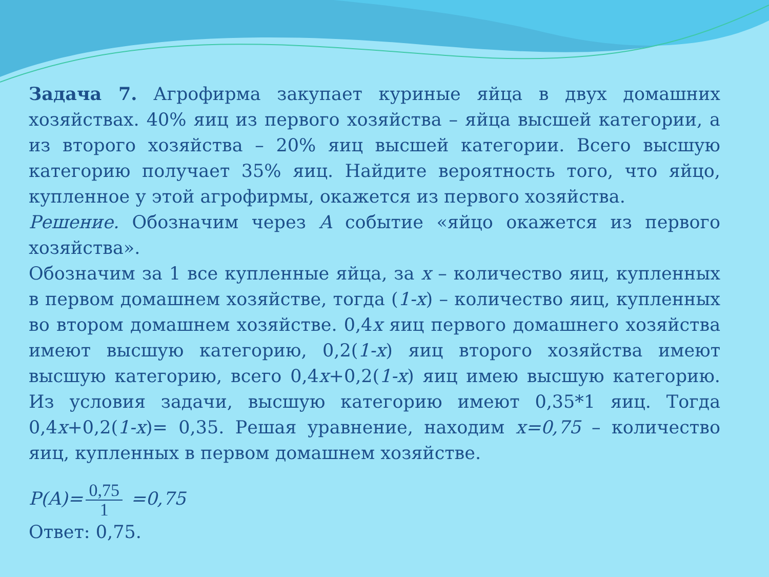Задача 7. Агрофирма закупает куриные яйца в двух домашних хозяйствах. 40% яиц из первого хозяйства – яйца высшей категории, а из второго хозяйства – 20% яиц высшей категории. Всего высшую категорию получает 35% яиц. Найдите вероятность того, что яйцо, купленное у этой агрофирмы, окажется из первого хозяйства.
Решение. Обозначим через A событие «яйцо окажется из первого хозяйства».
Обозначим за 1 все купленные яйца, за x – количество яиц, купленных в первом домашнем хозяйстве, тогда (1-x) – количество яиц, купленных во втором домашнем хозяйстве. 0,4x яиц первого домашнего хозяйства имеют высшую категорию, 0,2(1-x) яиц второго хозяйства имеют высшую категорию, всего 0,4x+0,2(1-x) яиц имею высшую категорию. Из условия задачи, высшую категорию имеют 0,35*1 яиц. Тогда 0,4x+0,2(1-x)= 0,35. Решая уравнение, находим x=0,75 – количество яиц, купленных в первом домашнем хозяйстве.
P(A)= 0,75 1 =0,75
Ответ: 0,75.